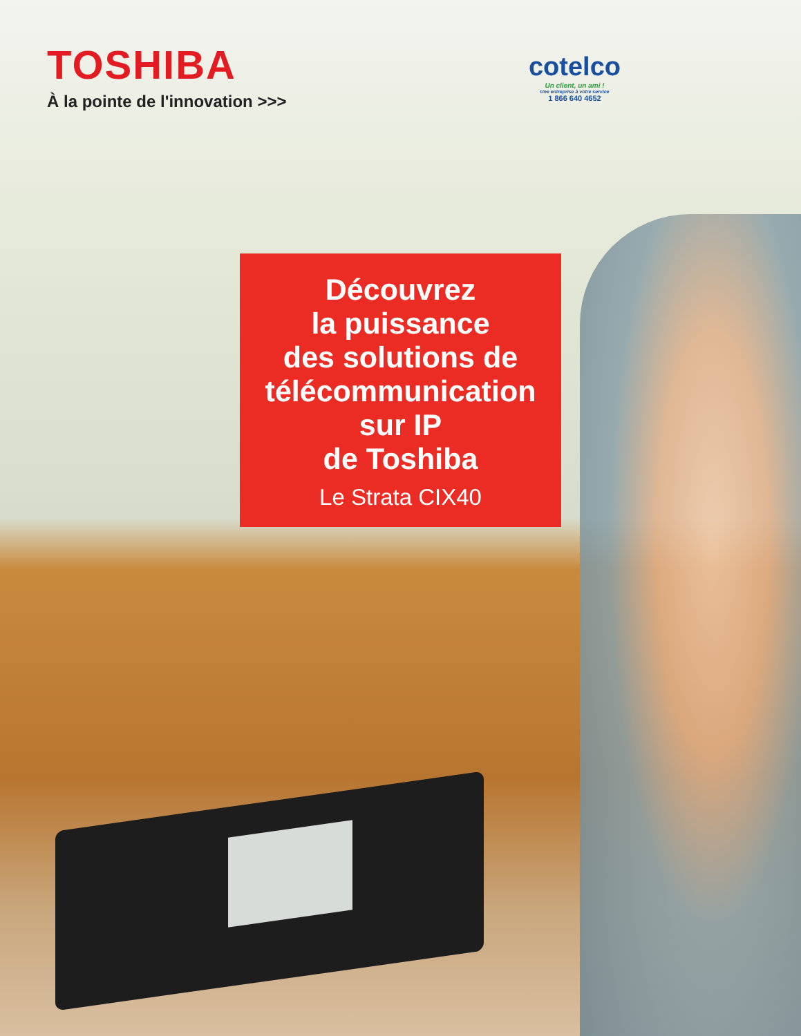TOSHIBA
À la pointe de l'innovation >>>
cotelco
Un client, un ami !
Une entreprise à votre service
1 866 640 4652
Découvrez
la puissance
des solutions de
télécommunication
sur IP
de Toshiba
Le Strata CIX40